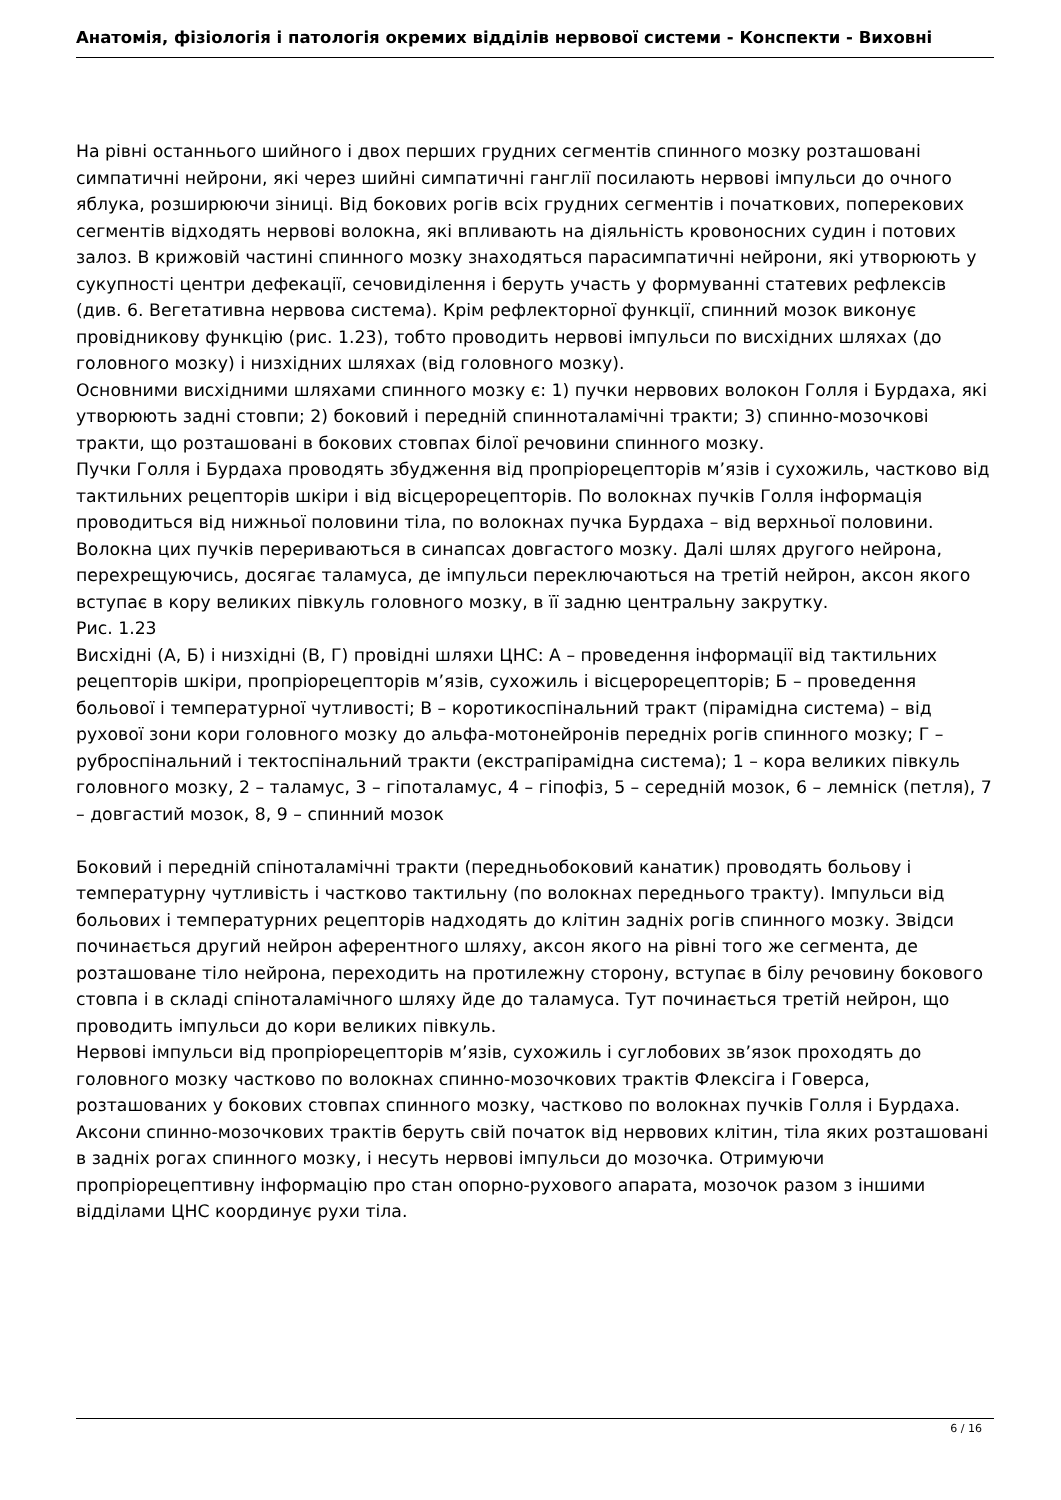Анатомія, фізіологія і патологія окремих відділів нервової системи - Конспекти - Виховні
На рівні останнього шийного і двох перших грудних сегментів спинного мозку розташовані симпатичні нейрони, які через шийні симпатичні ганглії посилають нервові імпульси до очного яблука, розширюючи зіниці. Від бокових рогів всіх грудних сегментів і початкових, поперекових сегментів відходять нервові волокна, які впливають на діяльність кровоносних судин і потових залоз. В крижовій частині спинного мозку знаходяться парасимпатичні нейрони, які утворюють у сукупності центри дефекації, сечовиділення і беруть участь у формуванні статевих рефлексів (див. 6. Вегетативна нервова система). Крім рефлекторної функції, спинний мозок виконує провідникову функцію (рис. 1.23), тобто проводить нервові імпульси по висхідних шляхах (до головного мозку) і низхідних шляхах (від головного мозку).
Основними висхідними шляхами спинного мозку є: 1) пучки нервових волокон Голля і Бурдаха, які утворюють задні стовпи; 2) боковий і передній спинноталамічні тракти; 3) спинно-мозочкові тракти, що розташовані в бокових стовпах білої речовини спинного мозку.
Пучки Голля і Бурдаха проводять збудження від пропріорецепторів м’язів і сухожиль, частково від тактильних рецепторів шкіри і від вісцерорецепторів. По волокнах пучків Голля інформація проводиться від нижньої половини тіла, по волокнах пучка Бурдаха – від верхньої половини. Волокна цих пучків перериваються в синапсах довгастого мозку. Далі шлях другого нейрона, перехрещуючись, досягає таламуса, де імпульси переключаються на третій нейрон, аксон якого вступає в кору великих півкуль головного мозку, в її задню центральну закрутку.
Рис. 1.23
Висхідні (А, Б) і низхідні (В, Г) провідні шляхи ЦНС: А – проведення інформації від тактильних рецепторів шкіри, пропріорецепторів м’язів, сухожиль і вісцерорецепторів; Б – проведення больової і температурної чутливості; В – коротикоспінальний тракт (пірамідна система) – від рухової зони кори головного мозку до альфа-мотонейронів передніх рогів спинного мозку; Г – руброспінальний і тектоспінальний тракти (екстрапірамідна система); 1 – кора великих півкуль головного мозку, 2 – таламус, 3 – гіпоталамус, 4 – гіпофіз, 5 – середній мозок, 6 – лемніск (петля), 7 – довгастий мозок, 8, 9 – спинний мозок
Боковий і передній спіноталамічні тракти (передньобоковий канатик) проводять больову і температурну чутливість і частково тактильну (по волокнах переднього тракту). Імпульси від больових і температурних рецепторів надходять до клітин задніх рогів спинного мозку. Звідси починається другий нейрон аферентного шляху, аксон якого на рівні того же сегмента, де розташоване тіло нейрона, переходить на протилежну сторону, вступає в білу речовину бокового стовпа і в складі спіноталамічного шляху йде до таламуса. Тут починається третій нейрон, що проводить імпульси до кори великих півкуль.
Нервові імпульси від пропріорецепторів м’язів, сухожиль і суглобових зв’язок проходять до головного мозку частково по волокнах спинно-мозочкових трактів Флексіга і Говерса, розташованих у бокових стовпах спинного мозку, частково по волокнах пучків Голля і Бурдаха. Аксони спинно-мозочкових трактів беруть свій початок від нервових клітин, тіла яких розташовані в задніх рогах спинного мозку, і несуть нервові імпульси до мозочка. Отримуючи пропріорецептивну інформацію про стан опорно-рухового апарата, мозочок разом з іншими відділами ЦНС координує рухи тіла.
6 / 16